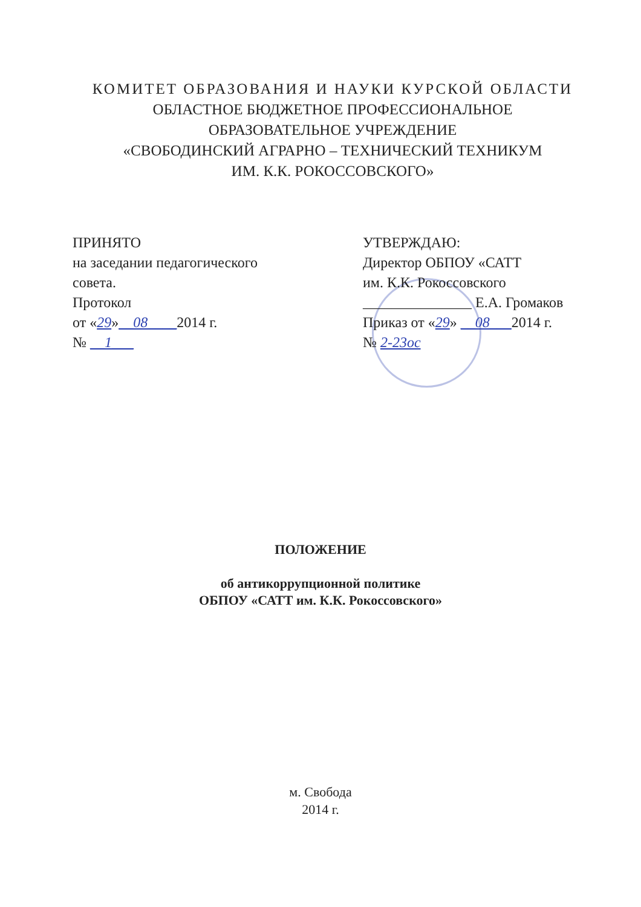КОМИТЕТ ОБРАЗОВАНИЯ И НАУКИ КУРСКОЙ ОБЛАСТИ
ОБЛАСТНОЕ БЮДЖЕТНОЕ ПРОФЕССИОНАЛЬНОЕ
ОБРАЗОВАТЕЛЬНОЕ УЧРЕЖДЕНИЕ
«СВОБОДИНСКИЙ АГРАРНО – ТЕХНИЧЕСКИЙ ТЕХНИКУМ
ИМ. К.К. РОКОССОВСКОГО»
ПРИНЯТО
на заседании педагогического
совета.
Протокол
от «29»__08____2014 г.
№ __1___
УТВЕРЖДАЮ:
Директор ОБПОУ «САТТ
им. К.К. Рокоссовского
_______________ Е.А. Громаков
Приказ от «29» __08___2014 г.
№ 2-23ос
ПОЛОЖЕНИЕ
об антикоррупционной политике
ОБПОУ «САТТ им. К.К. Рокоссовского»
м. Свобода
2014 г.